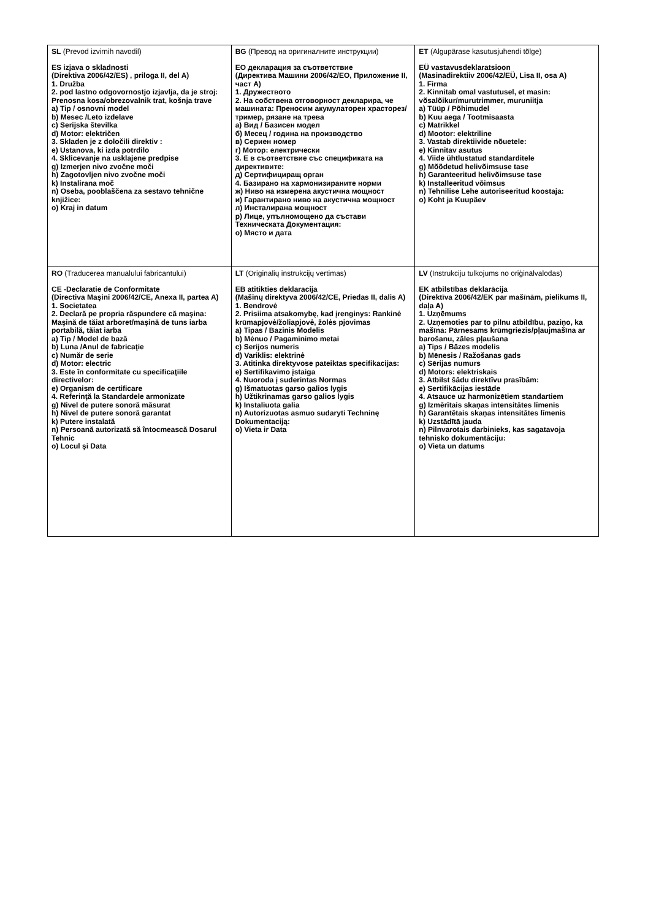| SL (Prevod izvirnih navodil) ES izjava o skladnosti (Direktiva 2006/42/ES) , priloga II, del A) 1. Družba 2. pod lastno odgovornostjo izjavlja, da je stroj: Prenosna kosa/obrezovalnik trat, košnja trave a) Tip / osnovni model b) Mesec /Leto izdelave c) Serijska številka d) Motor: električen 3. Skladen je z določili direktiv : e) Ustanova, ki izda potrdilo 4. Sklicevanje na usklajene predpise g) Izmerjen nivo zvočne moči h) Zagotovljen nivo zvočne moči k) Instalirana moč n) Oseba, pooblaščena za sestavo tehnične knjižice: o) Kraj in datum | BG (Превод на оригиналните инструкции) ЕО декларация за съответствие (Директива Машини 2006/42/ЕО, Приложение II, част A) 1. Дружеството 2. На собствена отговорност декларира, че машината: Преносим акумулаторен храсторез/тример, рязане на трева а) Вид / Базисен модел б) Месец / година на производство в) Сериен номер г) Мотор: електрически 3. Е в съответствие със спецификата на директивите: д) Сертифициращ орган 4. Базирано на хармонизираните норми ж) Ниво на измерена акустична мощност и) Гарантирано ниво на акустична мощност л) Инсталирана мощност р) Лице, упълномощено да състави Техническата Документация: о) Място и дата | ET (Algupärase kasutusjuhendi tõlge) EÜ vastavusdeklaratsioon (Masinadirektiiv 2006/42/EÜ, Lisa II, osa A) 1. Firma 2. Kinnitab omal vastutusel, et masin: võsalõikur/murutrimmer, muruniitja a) Tüüp / Põhimudel b) Kuu aega / Tootmisaasta c) Matrikkel d) Mootor: elektriline 3. Vastab direktiivide nõuetele: e) Kinnitav asutus 4. Viide ühtlustatud standarditele g) Mõõdetud helivõimsuse tase h) Garanteeritud helivõimsuse tase k) Installeeritud võimsus n) Tehnilise Lehe autoriseeritud koostaja: o) Koht ja Kuupäev |
| RO (Traducerea manualului fabricantului) CE -Declaratie de Conformitate (Directiva Maşini 2006/42/CE, Anexa II, partea A) 1. Societatea 2. Declară pe propria răspundere că maşina: Maşină de tăiat arboret/maşină de tuns iarba portabilă, tăiat iarba a) Tip / Model de bază b) Luna /Anul de fabricaţie c) Număr de serie d) Motor: electric 3. Este în conformitate cu specificaţiile directivelor: e) Organism de certificare 4. Referinţă la Standardele armonizate g) Nivel de putere sonoră măsurat h) Nivel de putere sonoră garantat k) Putere instalată n) Persoană autorizată să întocmească Dosarul Tehnic o) Locul şi Data | LT (Originalių instrukcijų vertimas) EB atitikties deklaracija (Mašinų direktyva 2006/42/CE, Priedas II, dalis A) 1. Bendrovė 2. Prisiima atsakomybę, kad įrenginys: Rankinė krūmapjovė/žoliapjovė, žolės pjovimas a) Tipas / Bazinis Modelis b) Mėnuo / Pagaminimo metai c) Serijos numeris d) Variklis: elektrinė 3. Atitinka direktyvose pateiktas specifikacijas: e) Sertifikavimo įstaiga 4. Nuoroda į suderintas Normas g) Išmatuotas garso galios lygis h) Užtikrinamas garso galios lygis k) Instaliuota galia n) Autorizuotas asmuo sudaryti Techninę Dokumentaciją: o) Vieta ir Data | LV (Instrukciju tulkojums no oriģinālvalodas) EK atbilstības deklarācija (Direktīva 2006/42/EK par mašīnām, pielikums II, daļa A) 1. Uzņēmums 2. Uzņemoties par to pilnu atbildību, paziņo, ka mašīna: Pārnesams krūmgriezis/pļaujmašīna ar barošanu, zāles pļaušana a) Tips / Bāzes modelis b) Mēnesis / Ražošanas gads c) Sērijas numurs d) Motors: elektriskais 3. Atbilst šādu direktīvu prasībām: e) Sertifikācijas iestāde 4. Atsauce uz harmonizētiem standartiem g) Izmērītais skaņas intensitātes līmenis h) Garantētais skaņas intensitātes līmenis k) Uzstādītā jauda n) Pilnvarotais darbinieks, kas sagatavoja tehnisko dokumentāciju: o) Vieta un datums |